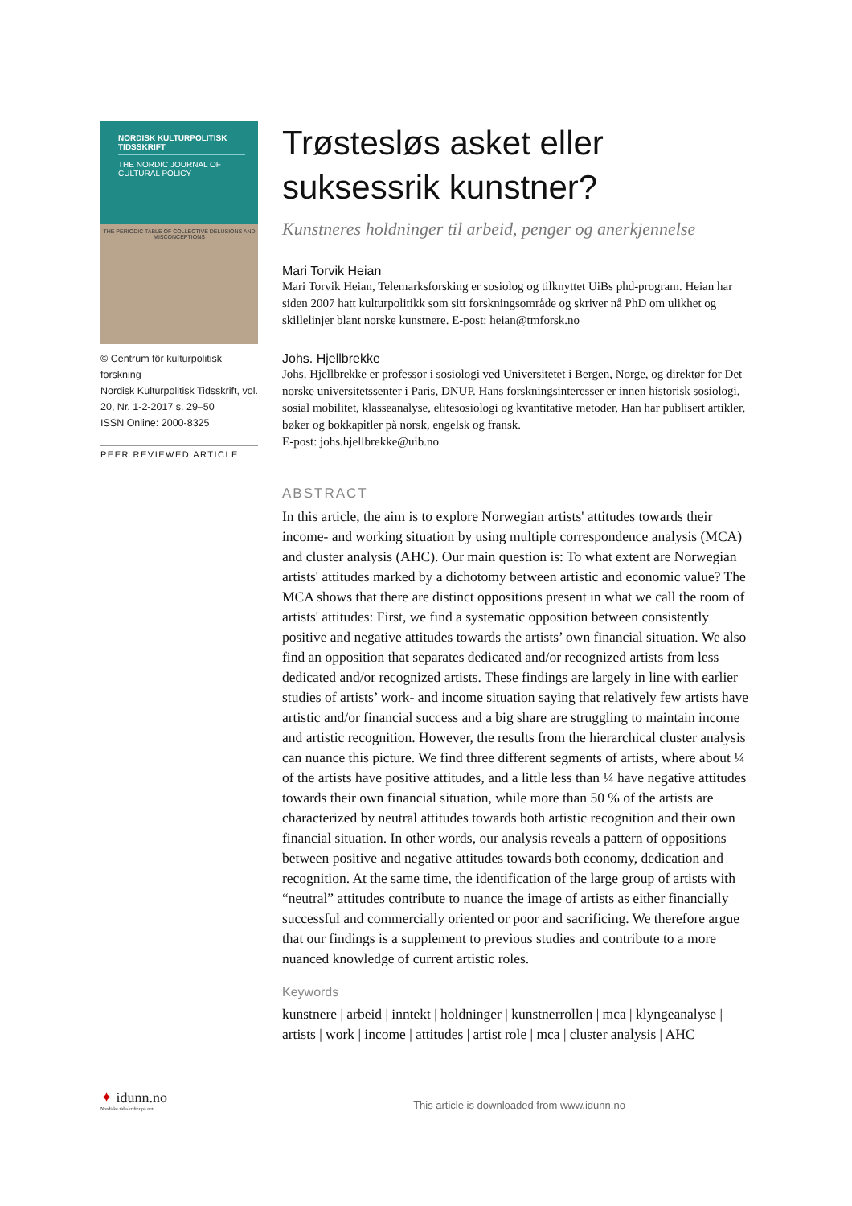NORDISK KULTURPOLITISK TIDSSKRIFT
THE NORDIC JOURNAL OF CULTURAL POLICY
THE PERIODIC TABLE OF COLLECTIVE DELUSIONS AND MISCONCEPTIONS
© Centrum för kulturpolitisk forskning
Nordisk Kulturpolitisk Tidsskrift, vol. 20, Nr. 1-2-2017 s. 29–50
ISSN Online: 2000-8325
PEER REVIEWED ARTICLE
Trøstesløs asket eller suksessrik kunstner?
Kunstneres holdninger til arbeid, penger og anerkjennelse
Mari Torvik Heian
Mari Torvik Heian, Telemarksforsking er sosiolog og tilknyttet UiBs phd-program. Heian har siden 2007 hatt kulturpolitikk som sitt forskningsområde og skriver nå PhD om ulikhet og skillelinjer blant norske kunstnere. E-post: heian@tmforsk.no
Johs. Hjellbrekke
Johs. Hjellbrekke er professor i sosiologi ved Universitetet i Bergen, Norge, og direktør for Det norske universitetssenter i Paris, DNUP. Hans forskningsinteresser er innen historisk sosiologi, sosial mobilitet, klasseanalyse, elitesosiologi og kvantitative metoder, Han har publisert artikler, bøker og bokkapitler på norsk, engelsk og fransk.
E-post: johs.hjellbrekke@uib.no
ABSTRACT
In this article, the aim is to explore Norwegian artists' attitudes towards their income- and working situation by using multiple correspondence analysis (MCA) and cluster analysis (AHC). Our main question is: To what extent are Norwegian artists' attitudes marked by a dichotomy between artistic and economic value? The MCA shows that there are distinct oppositions present in what we call the room of artists' attitudes: First, we find a systematic opposition between consistently positive and negative attitudes towards the artists’ own financial situation. We also find an opposition that separates dedicated and/or recognized artists from less dedicated and/or recognized artists. These findings are largely in line with earlier studies of artists’ work- and income situation saying that relatively few artists have artistic and/or financial success and a big share are struggling to maintain income and artistic recognition. However, the results from the hierarchical cluster analysis can nuance this picture. We find three different segments of artists, where about ¼ of the artists have positive attitudes, and a little less than ¼ have negative attitudes towards their own financial situation, while more than 50 % of the artists are characterized by neutral attitudes towards both artistic recognition and their own financial situation. In other words, our analysis reveals a pattern of oppositions between positive and negative attitudes towards both economy, dedication and recognition. At the same time, the identification of the large group of artists with “neutral” attitudes contribute to nuance the image of artists as either financially successful and commercially oriented or poor and sacrificing. We therefore argue that our findings is a supplement to previous studies and contribute to a more nuanced knowledge of current artistic roles.
Keywords
kunstnere | arbeid | inntekt | holdninger | kunstnerrollen | mca | klyngeanalyse | artists | work | income | attitudes | artist role | mca | cluster analysis | AHC
✦ idunn.no
Nordiske tidsskrifter på nett
This article is downloaded from www.idunn.no